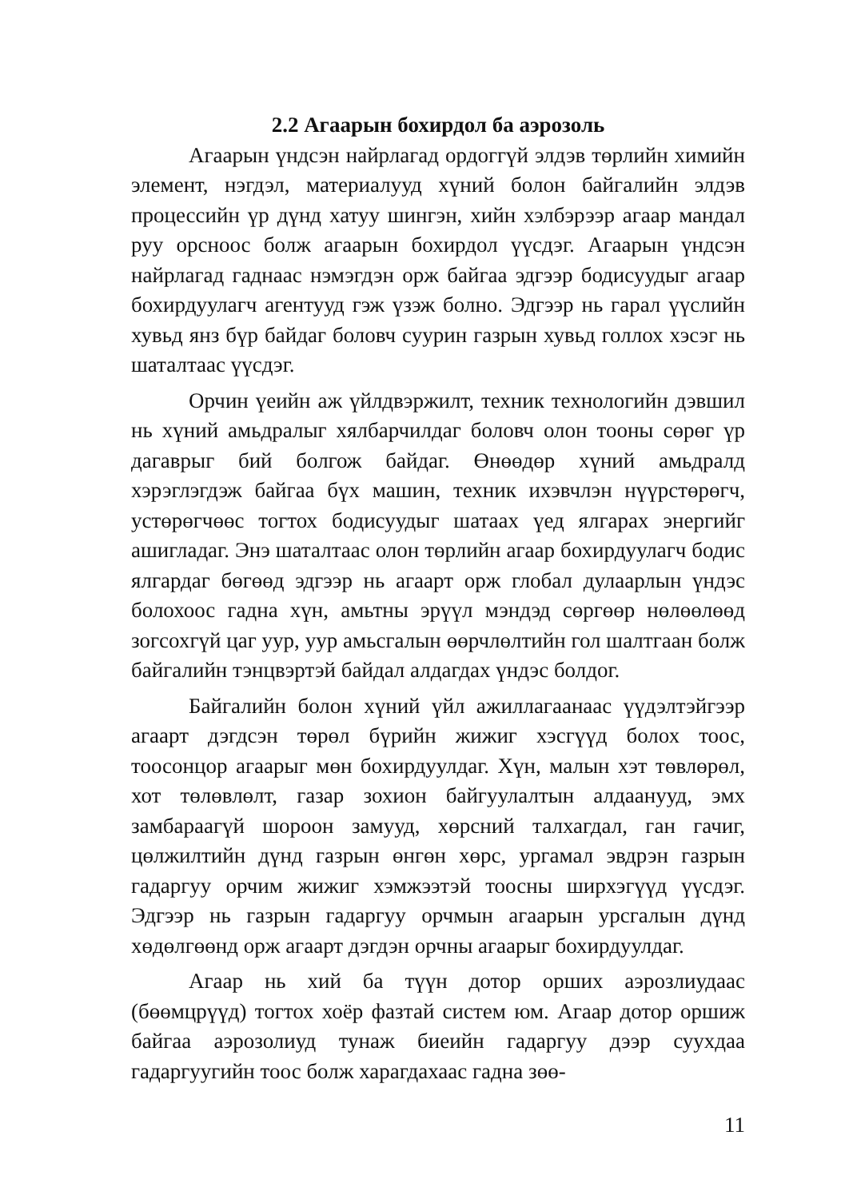2.2 Агаарын бохирдол ба аэрозоль
Агаарын үндсэн найрлагад ордоггүй элдэв төрлийн химийн элемент, нэгдэл, материалууд хүний болон байгалийн элдэв процессийн үр дүнд хатуу шингэн, хийн хэлбэрээр агаар мандал руу орсноос болж агаарын бохирдол үүсдэг. Агаарын үндсэн найрлагад гаднаас нэмэгдэн орж байгаа эдгээр бодисуудыг агаар бохирдуулагч агентууд гэж үзэж болно. Эдгээр нь гарал үүслийн хувьд янз бүр байдаг боловч суурин газрын хувьд голлох хэсэг нь шаталтаас үүсдэг.
Орчин үеийн аж үйлдвэржилт, техник технологийн дэвшил нь хүний амьдралыг хялбарчилдаг боловч олон тооны сөрөг үр дагаврыг бий болгож байдаг. Өнөөдөр хүний амьдралд хэрэглэгдэж байгаа бүх машин, техник ихэвчлэн нүүрстөрөгч, устөрөгчөөс тогтох бодисуудыг шатаах үед ялгарах энергийг ашигладаг. Энэ шаталтаас олон төрлийн агаар бохирдуулагч бодис ялгардаг бөгөөд эдгээр нь агаарт орж глобал дулаарлын үндэс болохоос гадна хүн, амьтны эрүүл мэндэд сөргөөр нөлөөлөөд зогсохгүй цаг уур, уур амьсгалын өөрчлөлтийн гол шалтгаан болж байгалийн тэнцвэртэй байдал алдагдах үндэс болдог.
Байгалийн болон хүний үйл ажиллагаанаас үүдэлтэйгээр агаарт дэгдсэн төрөл бүрийн жижиг хэсгүүд болох тоос, тоосонцор агаарыг мөн бохирдуулдаг. Хүн, малын хэт төвлөрөл, хот төлөвлөлт, газар зохион байгуулалтын алдаанууд, эмх замбараагүй шороон замууд, хөрсний талхагдал, ган гачиг, цөлжилтийн дүнд газрын өнгөн хөрс, ургамал эвдрэн газрын гадаргуу орчим жижиг хэмжээтэй тоосны ширхэгүүд үүсдэг. Эдгээр нь газрын гадаргуу орчмын агаарын урсгалын дүнд хөдөлгөөнд орж агаарт дэгдэн орчны агаарыг бохирдуулдаг.
Агаар нь хий ба түүн дотор орших аэрозлиудаас (бөөмцрүүд) тогтох хоёр фазтай систем юм. Агаар дотор оршиж байгаа аэрозолиуд тунаж биеийн гадаргуу дээр суухдаа гадаргуугийн тоос болж харагдахаас гадна зөө-
11